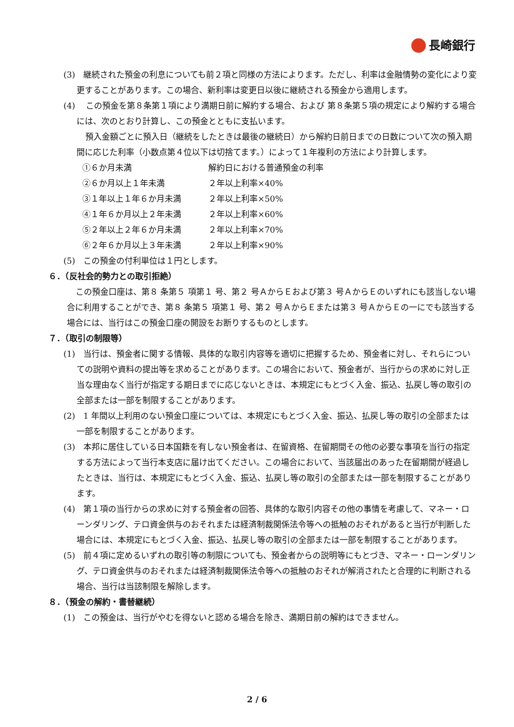長崎銀行
(3)　継続された預金の利息についても前２項と同様の方法によります。ただし、利率は金融情勢の変化により変更することがあります。この場合、新利率は変更日以後に継続される預金から適用します。
(4)　 この預金を第８条第１項により満期日前に解約する場合、および 第８条第５項の規定により解約する場合には、次のとおり計算し、この預金とともに支払います。
預入金額ごとに預入日（継続をしたときは最後の継続日）から解約日前日までの日数について次の預入期間に応じた利率（小数点第４位以下は切捨てます。）によって１年複利の方法により計算します。
| ①６か月未満 | 解約日における普通預金の利率 |
| ②６か月以上１年未満 | ２年以上利率×40% |
| ③１年以上１年６か月未満 | ２年以上利率×50% |
| ④１年６か月以上２年未満 | ２年以上利率×60% |
| ⑤２年以上２年６か月未満 | ２年以上利率×70% |
| ⑥２年６か月以上３年未満 | ２年以上利率×90% |
(5)　この預金の付利単位は１円とします。
６．（反社会的勢力との取引拒絶）
この預金口座は、第８ 条第５ 項第１ 号、第２ 号ＡからＥおよび第３ 号ＡからＥのいずれにも該当しない場合に利用することができ、第８ 条第５ 項第１ 号、第２ 号ＡからＥまたは第３ 号ＡからＥの一にでも該当する場合には、当行はこの預金口座の開設をお断りするものとします。
７．（取引の制限等）
(1)　当行は、預金者に関する情報、具体的な取引内容等を適切に把握するため、預金者に対し、それらについての説明や資料の提出等を求めることがあります。この場合において、預金者が、当行からの求めに対し正当な理由なく当行が指定する期日までに応じないときは、本規定にもとづく入金、振込、払戻し等の取引の全部または一部を制限することがあります。
(2)　1 年間以上利用のない預金口座については、本規定にもとづく入金、振込、払戻し等の取引の全部または一部を制限することがあります。
(3)　本邦に居住している日本国籍を有しない預金者は、在留資格、在留期間その他の必要な事項を当行の指定する方法によって当行本支店に届け出てください。この場合において、当該届出のあった在留期間が経過したときは、当行は、本規定にもとづく入金、振込、払戻し等の取引の全部または一部を制限することがあります。
(4)　第１項の当行からの求めに対する預金者の回答、具体的な取引内容その他の事情を考慮して、マネー・ローンダリング、テロ資金供与のおそれまたは経済制裁関係法令等への抵触のおそれがあると当行が判断した場合には、本規定にもとづく入金、振込、払戻し等の取引の全部または一部を制限することがあります。
(5)　前４項に定めるいずれの取引等の制限についても、預金者からの説明等にもとづき、マネー・ローンダリング、テロ資金供与のおそれまたは経済制裁関係法令等への抵触のおそれが解消されたと合理的に判断される場合、当行は当該制限を解除します。
８．（預金の解約・書替継続）
(1)　この預金は、当行がやむを得ないと認める場合を除き、満期日前の解約はできません。
2 / 6